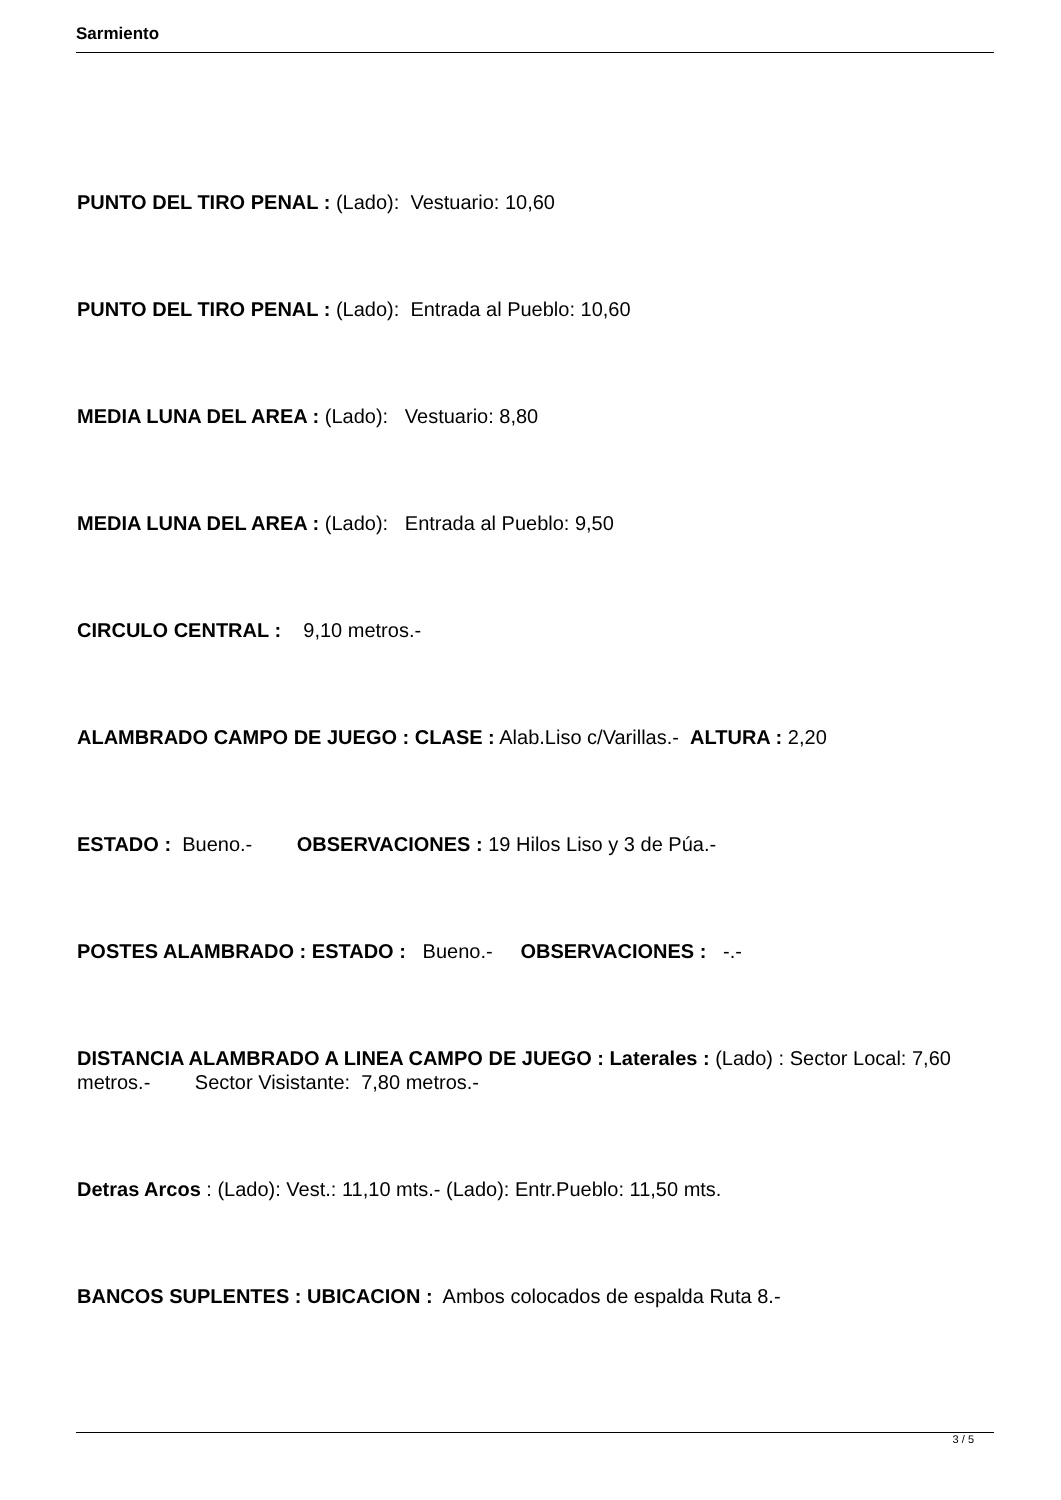Sarmiento
PUNTO DEL TIRO PENAL : (Lado): Vestuario: 10,60
PUNTO DEL TIRO PENAL : (Lado): Entrada al Pueblo: 10,60
MEDIA LUNA DEL AREA : (Lado): Vestuario: 8,80
MEDIA LUNA DEL AREA : (Lado): Entrada al Pueblo: 9,50
CIRCULO CENTRAL : 9,10 metros.-
ALAMBRADO CAMPO DE JUEGO : CLASE : Alab.Liso c/Varillas.- ALTURA : 2,20
ESTADO : Bueno.- OBSERVACIONES : 19 Hilos Liso y 3 de Púa.-
POSTES ALAMBRADO : ESTADO : Bueno.- OBSERVACIONES : -.-
DISTANCIA ALAMBRADO A LINEA CAMPO DE JUEGO : Laterales : (Lado) : Sector Local: 7,60 metros.- Sector Visistante: 7,80 metros.-
Detras Arcos : (Lado): Vest.: 11,10 mts.- (Lado): Entr.Pueblo: 11,50 mts.
BANCOS SUPLENTES : UBICACION : Ambos colocados de espalda Ruta 8.-
3 / 5